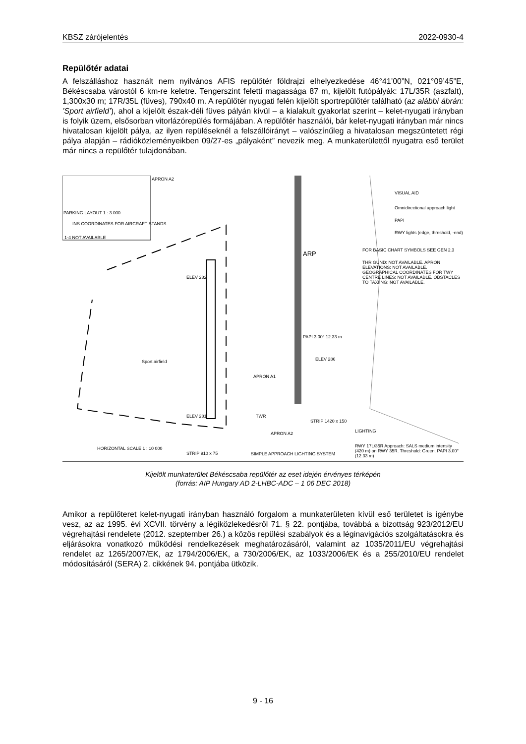KBSZ zárójelentés 2022-0930-4
Repülőtér adatai
A felszálláshoz használt nem nyilvános AFIS repülőtér földrajzi elhelyezkedése 46°41’00”N, 021°09’45”E, Békéscsaba várostól 6 km-re keletre. Tengerszint feletti magassága 87 m, kijelölt futópályák: 17L/35R (aszfalt), 1,300x30 m; 17R/35L (füves), 790x40 m. A repülőtér nyugati felén kijelölt sportrepülőtér található (az alábbi ábrán: ’Sport airfield’), ahol a kijelölt észak-déli füves pályán kívül – a kialakult gyakorlat szerint – kelet-nyugati irányban is folyik üzem, elsősorban vitorlázórepülés formájában. A repülőtér használói, bár kelet-nyugati irányban már nincs hivatalosan kijelölt pálya, az ilyen repüléseknél a felszállóirányt – valószínűleg a hivatalosan megszüntetett régi pálya alapján – rádióközleményeikben 09/27-es „pályaként” nevezik meg. A munkaterülettől nyugatra eső terület már nincs a repülőtér tulajdonában.
APRON A2
PARKING LAYOUT 1 : 3 000
INS COORDINATES FOR AIRCRAFT STANDS
1-4 NOT AVAILABLE
VISUAL AID
Omnidirectional approach light
PAPI
RWY lights (edge, threshold, -end)
FOR BASIC CHART SYMBOLS SEE GEN 2.3
THR GUND: NOT AVAILABLE. APRON ELEVATIONS: NOT AVAILABLE. GEOGRAPHICAL COORDINATES FOR TWY CENTRE LINES: NOT AVAILABLE. OBSTACLES TO TAXIING: NOT AVAILABLE.
ARP
ELEV 282
PAPI 3.00° 12.33 m
Sport airfield
APRON A1
ELEV 286
ELEV 281 TWR
STRIP 1420 x 150
APRON A2 LIGHTING
RWY 17L/35R Approach: SALS medium intensity (420 m) on RWY 35R. Threshold: Green. PAPI 3.00° (12.33 m)
STRIP 910 x 75 SIMPLE APPROACH LIGHTING SYSTEM
HORIZONTAL SCALE 1 : 10 000
Kijelölt munkaterület Békéscsaba repülőtér az eset idején érvényes térképén
(forrás: AIP Hungary AD 2-LHBC-ADC – 1 06 DEC 2018)
Amikor a repülőteret kelet-nyugati irányban használó forgalom a munkaterületen kívül eső területet is igénybe vesz, az az 1995. évi XCVII. törvény a légiközlekedésről 71. § 22. pontjába, továbbá a bizottság 923/2012/EU végrehajtási rendelete (2012. szeptember 26.) a közös repülési szabályok és a léginavigációs szolgáltatásokra és eljárásokra vonatkozó működési rendelkezések meghatározásáról, valamint az 1035/2011/EU végrehajtási rendelet az 1265/2007/EK, az 1794/2006/EK, a 730/2006/EK, az 1033/2006/EK és a 255/2010/EU rendelet módosításáról (SERA) 2. cikkének 94. pontjába ütközik.
9 - 16